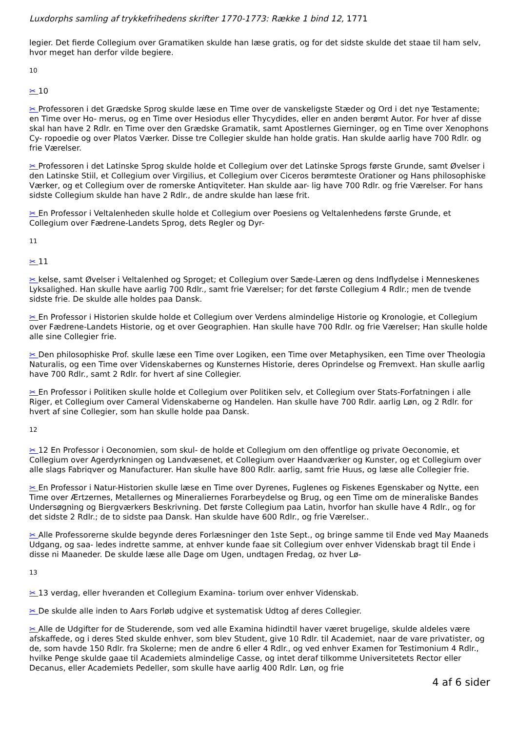Luxdorphs samling af trykkefrihedens skrifter 1770-1773: Række 1 bind 12, 1771
legier. Det fierde Collegium over Gramatiken skulde han læse gratis, og for det sidste skulde det staae til ham selv, hvor meget han derfor vilde begiere.
10
✂ 10
✂ Professoren i det Grædske Sprog skulde læse en Time over de vanskeligste Stæder og Ord i det nye Testamente; en Time over Ho- merus, og en Time over Hesiodus eller Thycydides, eller en anden berømt Autor. For hver af disse skal han have 2 Rdlr. en Time over den Grædske Gramatik, samt Apostlernes Gierninger, og en Time over Xenophons Cy- ropoedie og over Platos Værker. Disse tre Collegier skulde han holde gratis. Han skulde aarlig have 700 Rdlr. og frie Værelser.
✂ Professoren i det Latinske Sprog skulde holde et Collegium over det Latinske Sprogs første Grunde, samt Øvelser i den Latinske Stiil, et Collegium over Virgilius, et Collegium over Ciceros berømteste Orationer og Hans philosophiske Værker, og et Collegium over de romerske Antiqviteter. Han skulde aar- lig have 700 Rdlr. og frie Værelser. For hans sidste Collegium skulde han have 2 Rdlr., de andre skulde han læse frit.
✂ En Professor i Veltalenheden skulle holde et Collegium over Poesiens og Veltalenhedens første Grunde, et Collegium over Fædrene-Landets Sprog, dets Regler og Dyr-
11
✂ 11
✂ kelse, samt Øvelser i Veltalenhed og Sproget; et Collegium over Sæde-Læren og dens Indflydelse i Menneskenes Lyksalighed. Han skulle have aarlig 700 Rdlr., samt frie Værelser; for det første Collegium 4 Rdlr.; men de tvende sidste frie. De skulde alle holdes paa Dansk.
✂ En Professor i Historien skulde holde et Collegium over Verdens almindelige Historie og Kronologie, et Collegium over Fædrene-Landets Historie, og et over Geographien. Han skulle have 700 Rdlr. og frie Værelser; Han skulle holde alle sine Collegier frie.
✂ Den philosophiske Prof. skulle læse een Time over Logiken, een Time over Metaphysiken, een Time over Theologia Naturalis, og een Time over Videnskabernes og Kunsternes Historie, deres Oprindelse og Fremvext. Han skulle aarlig have 700 Rdlr., samt 2 Rdlr. for hvert af sine Collegier.
✂ En Professor i Politiken skulle holde et Collegium over Politiken selv, et Collegium over Stats-Forfatningen i alle Riger, et Collegium over Cameral Videnskaberne og Handelen. Han skulle have 700 Rdlr. aarlig Løn, og 2 Rdlr. for hvert af sine Collegier, som han skulle holde paa Dansk.
12
✂ 12 En Professor i Oeconomien, som skul- de holde et Collegium om den offentlige og private Oeconomie, et Collegium over Agerdyrkningen og Landvæsenet, et Collegium over Haandværker og Kunster, og et Collegium over alle slags Fabriqver og Manufacturer. Han skulle have 800 Rdlr. aarlig, samt frie Huus, og læse alle Collegier frie.
✂ En Professor i Natur-Historien skulle læse en Time over Dyrenes, Fuglenes og Fiskenes Egenskaber og Nytte, een Time over Ærtzernes, Metallernes og Mineraliernes Forarbeydelse og Brug, og een Time om de mineraliske Bandes Undersøgning og Biergværkers Beskrivning. Det første Collegium paa Latin, hvorfor han skulle have 4 Rdlr., og for det sidste 2 Rdlr.; de to sidste paa Dansk. Han skulde have 600 Rdlr., og frie Værelser..
✂ Alle Professorerne skulde begynde deres Forlæsninger den 1ste Sept., og bringe samme til Ende ved May Maaneds Udgang, og saa- ledes indrette samme, at enhver kunde faae sit Collegium over enhver Videnskab bragt til Ende i disse ni Maaneder. De skulde læse alle Dage om Ugen, undtagen Fredag, oz hver Lø-
13
✂ 13 verdag, eller hveranden et Collegium Examina- torium over enhver Videnskab.
✂ De skulde alle inden to Aars Forløb udgive et systematisk Udtog af deres Collegier.
✂ Alle de Udgifter for de Studerende, som ved alle Examina hidindtil haver været brugelige, skulde aldeles være afskaffede, og i deres Sted skulde enhver, som blev Student, give 10 Rdlr. til Academiet, naar de vare privatister, og de, som havde 150 Rdlr. fra Skolerne; men de andre 6 eller 4 Rdlr., og ved enhver Examen for Testimonium 4 Rdlr., hvilke Penge skulde gaae til Academiets almindelige Casse, og intet deraf tilkomme Universitetets Rector eller Decanus, eller Academiets Pedeller, som skulle have aarlig 400 Rdlr. Løn, og frie
4 af 6 sider